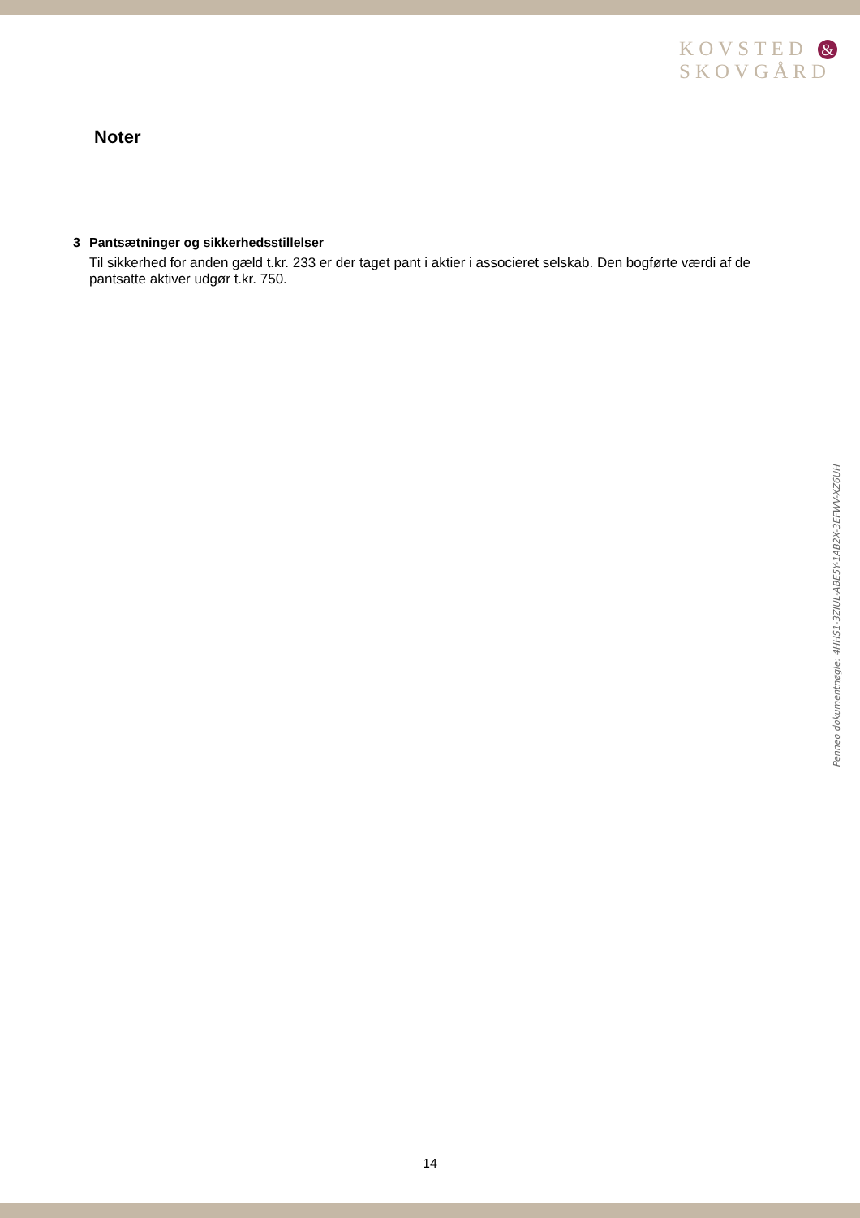KOVSTED &
SKOVGÅRD
Noter
3 Pantsætninger og sikkerhedsstillelser
Til sikkerhed for anden gæld t.kr. 233 er der taget pant i aktier i associeret selskab. Den bogførte værdi af de pantsatte aktiver udgør t.kr. 750.
Penneo dokumentnøgle: 4HHS1-3ZIUL-ABE5Y-1AB2X-3EFWV-XZ6UH
14